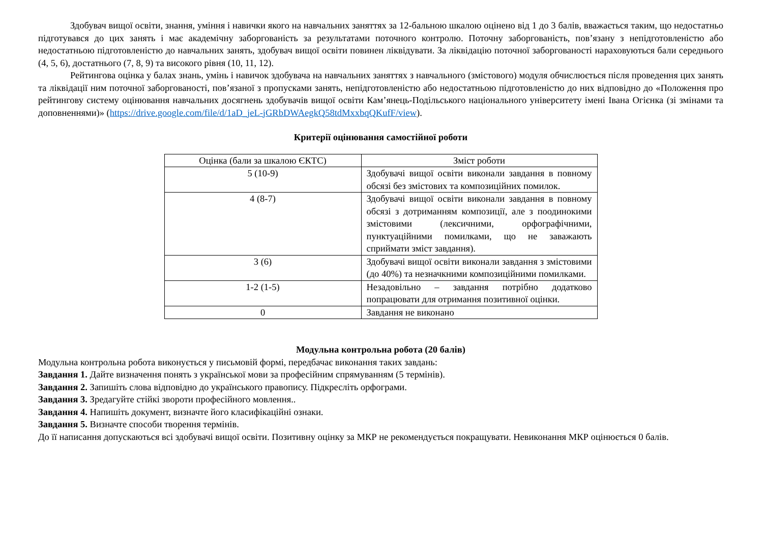Здобувач вищої освіти, знання, уміння і навички якого на навчальних заняттях за 12-бальною шкалою оцінено від 1 до 3 балів, вважається таким, що недостатньо підготувався до цих занять і має академічну заборгованість за результатами поточного контролю. Поточну заборгованість, пов’язану з непідготовленістю або недостатньою підготовленістю до навчальних занять, здобувач вищої освіти повинен ліквідувати. За ліквідацію поточної заборгованості нараховуються бали середнього (4, 5, 6), достатнього (7, 8, 9) та високого рівня (10, 11, 12).
Рейтингова оцінка у балах знань, умінь і навичок здобувача на навчальних заняттях з навчального (змістового) модуля обчислюється після проведення цих занять та ліквідації ним поточної заборгованості, пов’язаної з пропусками занять, непідготовленістю або недостатньою підготовленістю до них відповідно до «Положення про рейтингову систему оцінювання навчальних досягнень здобувачів вищої освіти Кам’янець-Подільського національного університету імені Івана Огієнка (зі змінами та доповненнями)» (https://drive.google.com/file/d/1aD_jeL-jGRbDWAegkQ58tdMxxbqQKufF/view).
Критерії оцінювання самостійної роботи
| Оцінка (бали за шкалою ЄКТС) | Зміст роботи |
| --- | --- |
| 5 (10-9) | Здобувачі вищої освіти виконали завдання в повному обсязі без змістових та композиційних помилок. |
| 4 (8-7) | Здобувачі вищої освіти виконали завдання в повному обсязі з дотриманням композиції, але з поодинокими змістовими (лексичними, орфографічними, пунктуаційними помилками, що не заважають сприймати зміст завдання). |
| 3 (6) | Здобувачі вищої освіти виконали завдання з змістовими (до 40%) та незначкними композиційними помилками. |
| 1-2 (1-5) | Незадовільно – завдання потрібно додатково попрацювати для отримання позитивної оцінки. |
| 0 | Завдання не виконано |
Модульна контрольна робота (20 балів)
Модульна контрольна робота виконується у письмовій формі, передбачає виконання таких завдань:
Завдання 1. Дайте визначення понять з української мови за професійним спрямуванням (5 термінів).
Завдання 2. Запишіть слова відповідно до українського правопису. Підкресліть орфограми.
Завдання 3. Зредагуйте стійкі звороти професійного мовлення..
Завдання 4. Напишіть документ, визначте його класифікаційні ознаки.
Завдання 5. Визначте способи творення термінів.
До її написання допускаються всі здобувачі вищої освіти. Позитивну оцінку за МКР не рекомендується покращувати. Невиконання МКР оцінюється 0 балів.